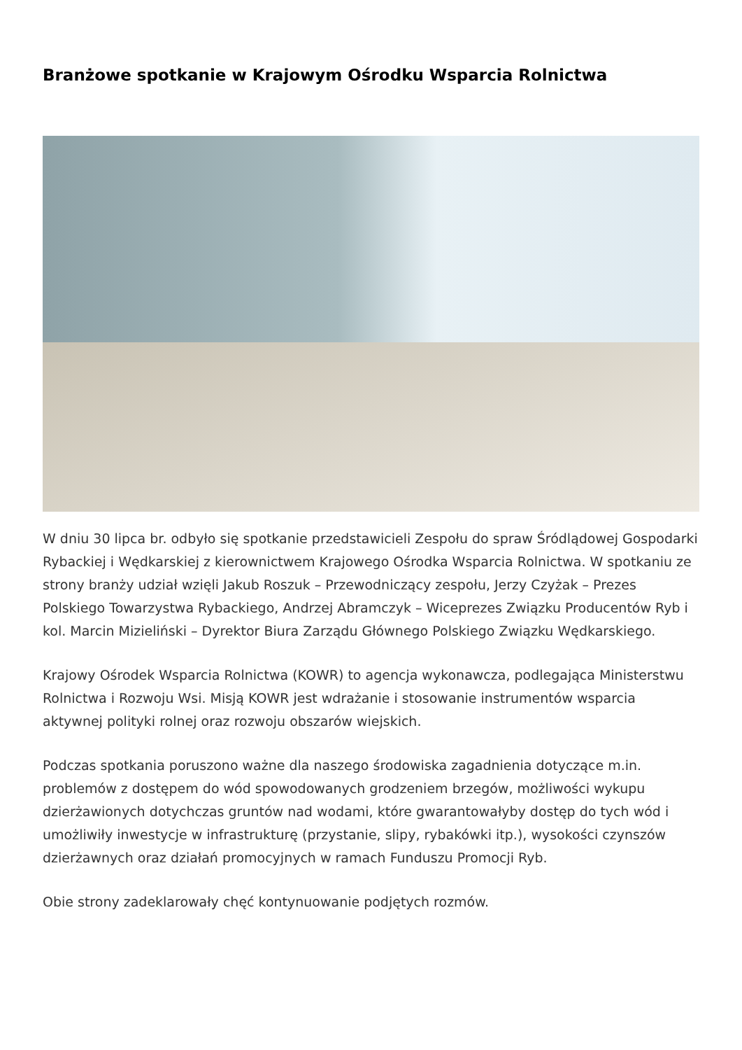Branżowe spotkanie w Krajowym Ośrodku Wsparcia Rolnictwa
W dniu 30 lipca br. odbyło się spotkanie przedstawicieli Zespołu do spraw Śródlądowej Gospodarki Rybackiej i Wędkarskiej z kierownictwem Krajowego Ośrodka Wsparcia Rolnictwa. W spotkaniu ze strony branży udział wzięli Jakub Roszuk – Przewodniczący zespołu, Jerzy Czyżak – Prezes Polskiego Towarzystwa Rybackiego, Andrzej Abramczyk – Wiceprezes Związku Producentów Ryb i kol. Marcin Mizieliński – Dyrektor Biura Zarządu Głównego Polskiego Związku Wędkarskiego.
Krajowy Ośrodek Wsparcia Rolnictwa (KOWR) to agencja wykonawcza, podlegająca Ministerstwu Rolnictwa i Rozwoju Wsi. Misją KOWR jest wdrażanie i stosowanie instrumentów wsparcia aktywnej polityki rolnej oraz rozwoju obszarów wiejskich.
Podczas spotkania poruszono ważne dla naszego środowiska zagadnienia dotyczące m.in. problemów z dostępem do wód spowodowanych grodzeniem brzegów, możliwości wykupu dzierżawionych dotychczas gruntów nad wodami, które gwarantowałyby dostęp do tych wód i umożliwiły inwestycje w infrastrukturę (przystanie, slipy, rybakówki itp.), wysokości czynszów dzierżawnych oraz działań promocyjnych w ramach Funduszu Promocji Ryb.
Obie strony zadeklarowały chęć kontynuowanie podjętych rozmów.